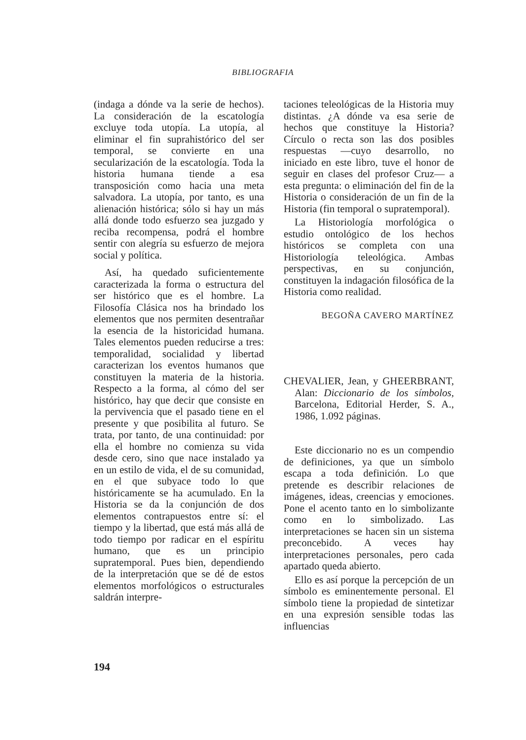BIBLIOGRAFIA
(indaga a dónde va la serie de hechos). La consideración de la escatología excluye toda utopía. La utopía, al eliminar el fin suprahistórico del ser temporal, se convierte en una secularización de la escatología. Toda la historia humana tiende a esa transposición como hacia una meta salvadora. La utopía, por tanto, es una alienación histórica; sólo si hay un más allá donde todo esfuerzo sea juzgado y reciba recompensa, podrá el hombre sentir con alegría su esfuerzo de mejora social y política.
Así, ha quedado suficientemente caracterizada la forma o estructura del ser histórico que es el hombre. La Filosofía Clásica nos ha brindado los elementos que nos permiten desentrañar la esencia de la historicidad humana. Tales elementos pueden reducirse a tres: temporalidad, socialidad y libertad caracterizan los eventos humanos que constituyen la materia de la historia. Respecto a la forma, al cómo del ser histórico, hay que decir que consiste en la pervivencia que el pasado tiene en el presente y que posibilita al futuro. Se trata, por tanto, de una continuidad: por ella el hombre no comienza su vida desde cero, sino que nace instalado ya en un estilo de vida, el de su comunidad, en el que subyace todo lo que históricamente se ha acumulado. En la Historia se da la conjunción de dos elementos contrapuestos entre sí: el tiempo y la libertad, que está más allá de todo tiempo por radicar en el espíritu humano, que es un principio supratemporal. Pues bien, dependiendo de la interpretación que se dé de estos elementos morfológicos o estructurales saldrán interpre-
taciones teleológicas de la Historia muy distintas. ¿A dónde va esa serie de hechos que constituye la Historia? Círculo o recta son las dos posibles respuestas —cuyo desarrollo, no iniciado en este libro, tuve el honor de seguir en clases del profesor Cruz— a esta pregunta: o eliminación del fin de la Historia o consideración de un fin de la Historia (fin temporal o supratemporal).
La Historiología morfológica o estudio ontológico de los hechos históricos se completa con una Historiología teleológica. Ambas perspectivas, en su conjunción, constituyen la indagación filosófica de la Historia como realidad.
BEGOÑA CAVERO MARTÍNEZ
CHEVALIER, Jean, y GHEERBRANT, Alan: Diccionario de los símbolos, Barcelona, Editorial Herder, S. A., 1986, 1.092 páginas.
Este diccionario no es un compendio de definiciones, ya que un símbolo escapa a toda definición. Lo que pretende es describir relaciones de imágenes, ideas, creencias y emociones. Pone el acento tanto en lo simbolizante como en lo simbolizado. Las interpretaciones se hacen sin un sistema preconcebido. A veces hay interpretaciones personales, pero cada apartado queda abierto.
Ello es así porque la percepción de un símbolo es eminentemente personal. El símbolo tiene la propiedad de sintetizar en una expresión sensible todas las influencias
194